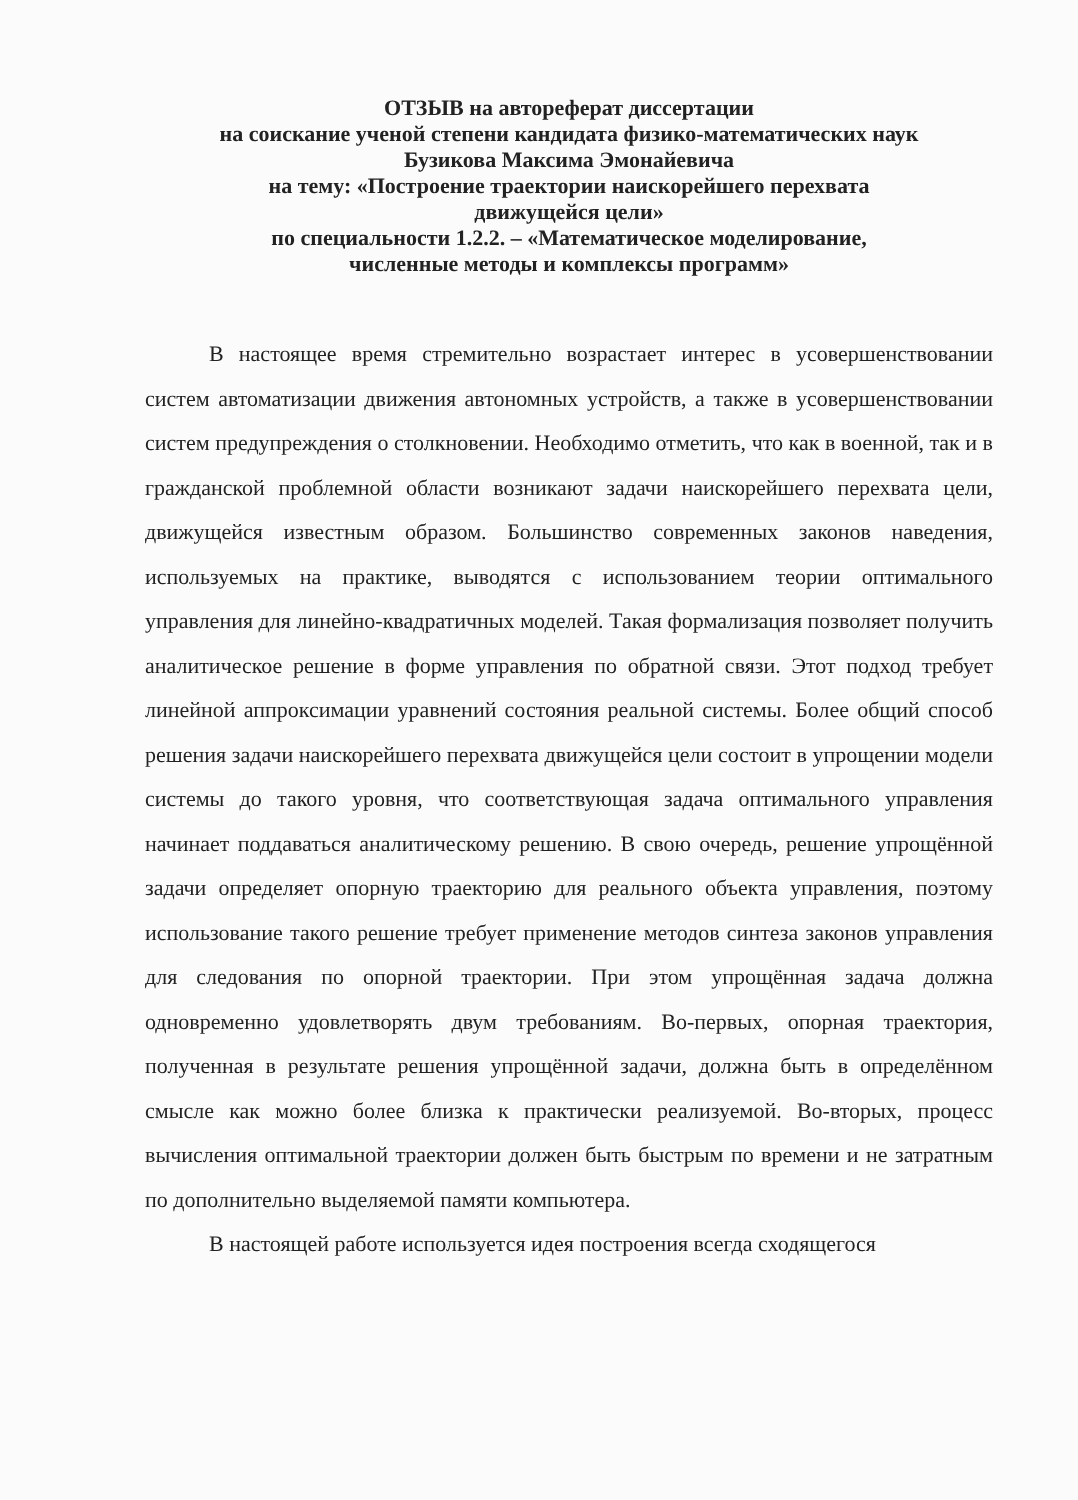ОТЗЫВ на автореферат диссертации
на соискание ученой степени кандидата физико-математических наук
Бузикова Максима Эмонайевича
на тему: «Построение траектории наискорейшего перехвата
движущейся цели»
по специальности 1.2.2. – «Математическое моделирование,
численные методы и комплексы программ»
В настоящее время стремительно возрастает интерес в усовершенствовании систем автоматизации движения автономных устройств, а также в усовершенствовании систем предупреждения о столкновении. Необходимо отметить, что как в военной, так и в гражданской проблемной области возникают задачи наискорейшего перехвата цели, движущейся известным образом. Большинство современных законов наведения, используемых на практике, выводятся с использованием теории оптимального управления для линейно-квадратичных моделей. Такая формализация позволяет получить аналитическое решение в форме управления по обратной связи. Этот подход требует линейной аппроксимации уравнений состояния реальной системы. Более общий способ решения задачи наискорейшего перехвата движущейся цели состоит в упрощении модели системы до такого уровня, что соответствующая задача оптимального управления начинает поддаваться аналитическому решению. В свою очередь, решение упрощённой задачи определяет опорную траекторию для реального объекта управления, поэтому использование такого решение требует применение методов синтеза законов управления для следования по опорной траектории. При этом упрощённая задача должна одновременно удовлетворять двум требованиям. Во-первых, опорная траектория, полученная в результате решения упрощённой задачи, должна быть в определённом смысле как можно более близка к практически реализуемой. Во-вторых, процесс вычисления оптимальной траектории должен быть быстрым по времени и не затратным по дополнительно выделяемой памяти компьютера.
В настоящей работе используется идея построения всегда сходящегося